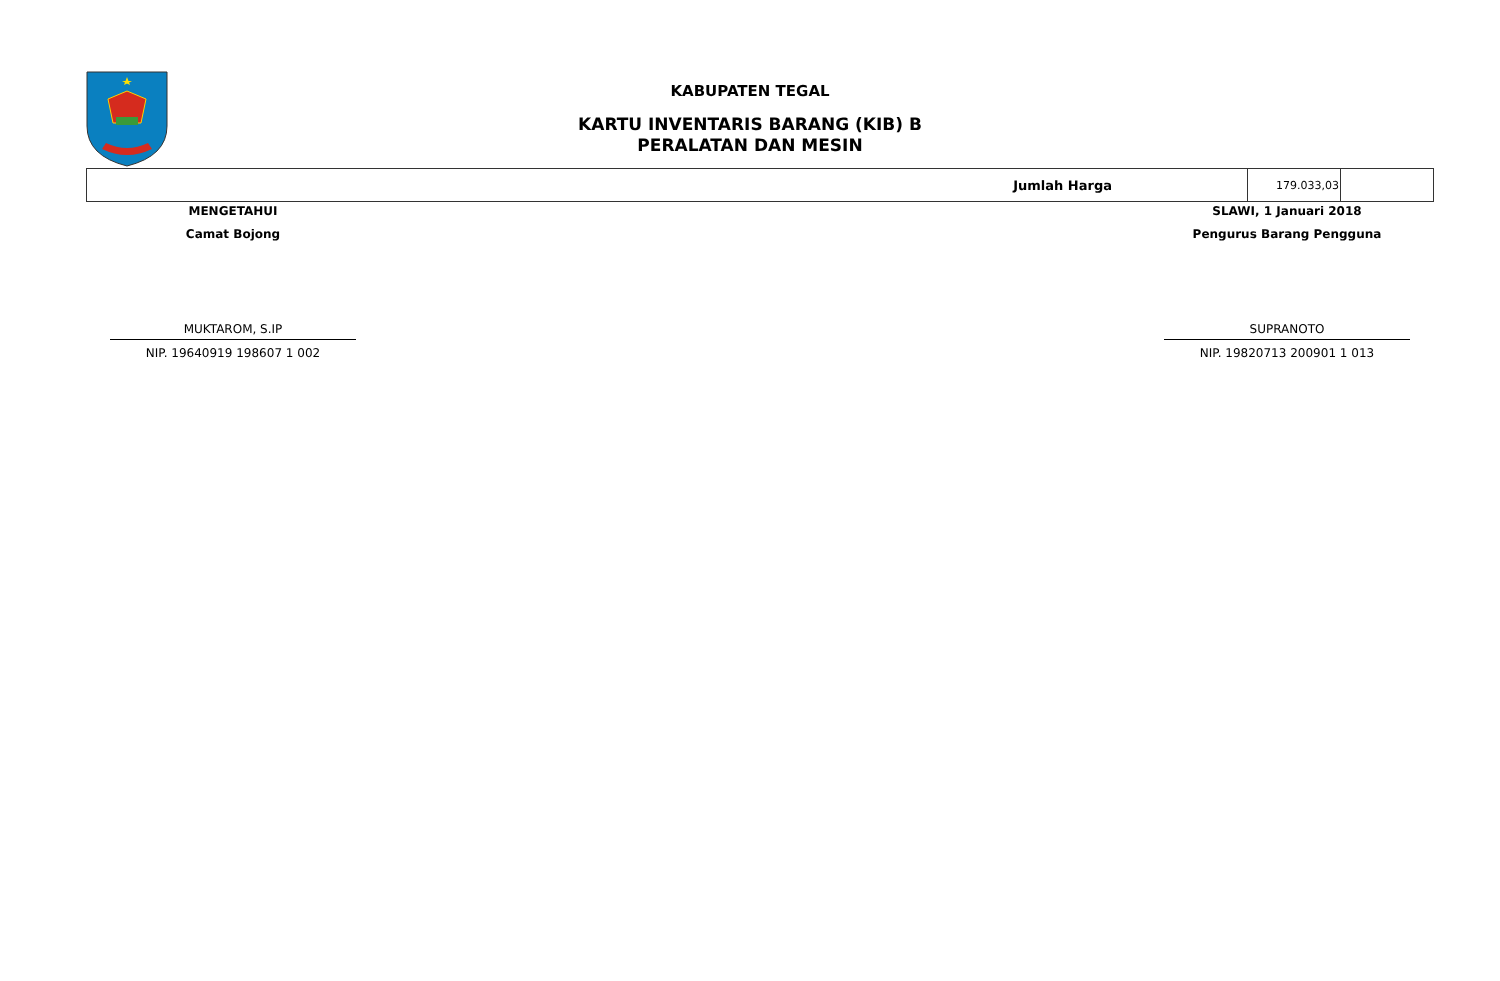KABUPATEN TEGAL
KARTU INVENTARIS BARANG (KIB) B
PERALATAN DAN MESIN
| Jumlah Harga | 179.033,03 | |
MENGETAHUI
Camat Bojong
MUKTAROM, S.IP
NIP. 19640919 198607 1 002
SLAWI, 1 Januari 2018
Pengurus Barang Pengguna
SUPRANOTO
NIP. 19820713 200901 1 013